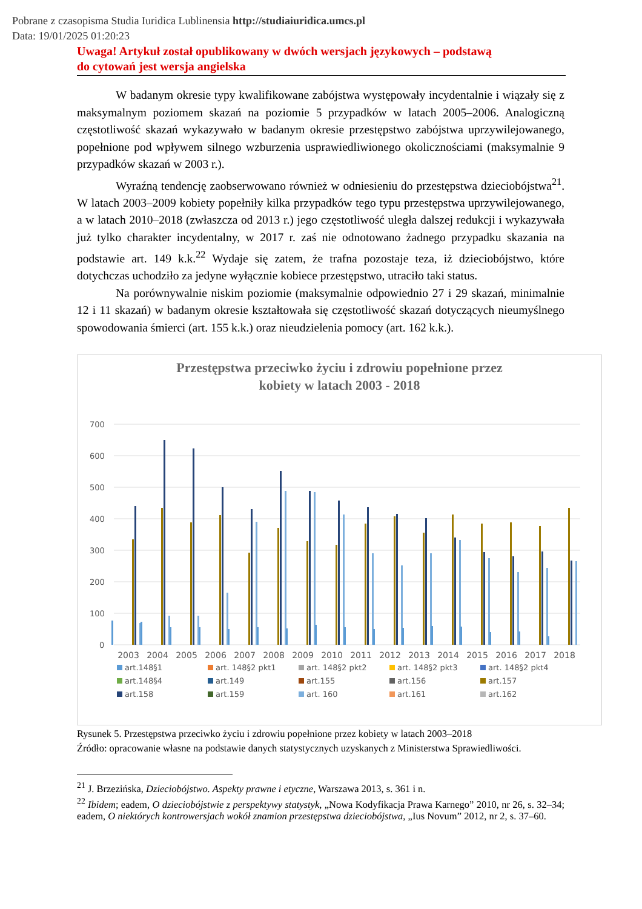Pobrane z czasopisma Studia Iuridica Lublinensia http://studiaiuridica.umcs.pl
Data: 19/01/2025 01:20:23
Uwaga! Artykuł został opublikowany w dwóch wersjach językowych – podstawą
do cytowań jest wersja angielska
W badanym okresie typy kwalifikowane zabójstwa występowały incydentalnie i wiązały się z maksymalnym poziomem skazań na poziomie 5 przypadków w latach 2005–2006. Analogiczną częstotliwość skazań wykazywało w badanym okresie przestępstwo zabójstwa uprzywilejowanego, popełnione pod wpływem silnego wzburzenia usprawiedliwionego okolicznościami (maksymalnie 9 przypadków skazań w 2003 r.).
Wyraźną tendencję zaobserwowano również w odniesieniu do przestępstwa dzieciobójstwa<sup>21</sup>. W latach 2003–2009 kobiety popełniły kilka przypadków tego typu przestępstwa uprzywilejowanego, a w latach 2010–2018 (zwłaszcza od 2013 r.) jego częstotliwość uległa dalszej redukcji i wykazywała już tylko charakter incydentalny, w 2017 r. zaś nie odnotowano żadnego przypadku skazania na podstawie art. 149 k.k.<sup>22</sup> Wydaje się zatem, że trafna pozostaje teza, iż dzieciobójstwo, które dotychczas uchodziło za jedyne wyłącznie kobiece przestępstwo, utraciło taki status.
Na porównywalnie niskim poziomie (maksymalnie odpowiednio 27 i 29 skazań, minimalnie 12 i 11 skazań) w badanym okresie kształtowała się częstotliwość skazań dotyczących nieumyślnego spowodowania śmierci (art. 155 k.k.) oraz nieudzielenia pomocy (art. 162 k.k.).
Przestępstwa przeciwko życiu i zdrowiu popełnione przez
kobiety w latach 2003 - 2018
700
600
500
400
300
200
100
0
2003
2004
2005
2006
2007
2008
2009
2010
2011
2012
2013
2014
2015
2016
2017
2018
art.148§1 art. 148§2 pkt1 art. 148§2 pkt2 art. 148§2 pkt3 art. 148§2 pkt4 art.148§4 art.149 art.155 art.156 art.157 art.158 art.159 art. 160 art.161 art.162
Rysunek 5. Przestępstwa przeciwko życiu i zdrowiu popełnione przez kobiety w latach 2003–2018
Źródło: opracowanie własne na podstawie danych statystycznych uzyskanych z Ministerstwa Sprawiedliwości.
<sup>21</sup> J. Brzezińska, Dzieciobójstwo. Aspekty prawne i etyczne, Warszawa 2013, s. 361 i n.
<sup>22</sup> Ibidem; eadem, O dzieciobójstwie z perspektywy statystyk, „Nowa Kodyfikacja Prawa Karnego” 2010, nr 26, s. 32–34; eadem, O niektórych kontrowersjach wokół znamion przestępstwa dzieciobójstwa, „Ius Novum” 2012, nr 2, s. 37–60.